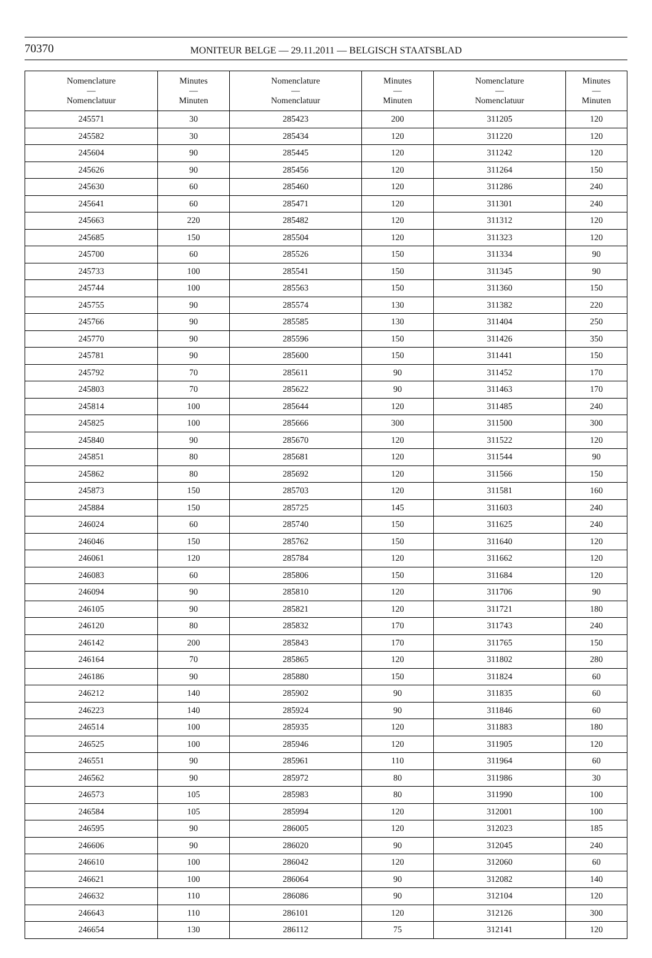70370 MONITEUR BELGE — 29.11.2011 — BELGISCH STAATSBLAD
| Nomenclature — Nomenclatuur | Minutes — Minuten | Nomenclature — Nomenclatuur | Minutes — Minuten | Nomenclature — Nomenclatuur | Minutes — Minuten |
| --- | --- | --- | --- | --- | --- |
| 245571 | 30 | 285423 | 200 | 311205 | 120 |
| 245582 | 30 | 285434 | 120 | 311220 | 120 |
| 245604 | 90 | 285445 | 120 | 311242 | 120 |
| 245626 | 90 | 285456 | 120 | 311264 | 150 |
| 245630 | 60 | 285460 | 120 | 311286 | 240 |
| 245641 | 60 | 285471 | 120 | 311301 | 240 |
| 245663 | 220 | 285482 | 120 | 311312 | 120 |
| 245685 | 150 | 285504 | 120 | 311323 | 120 |
| 245700 | 60 | 285526 | 150 | 311334 | 90 |
| 245733 | 100 | 285541 | 150 | 311345 | 90 |
| 245744 | 100 | 285563 | 150 | 311360 | 150 |
| 245755 | 90 | 285574 | 130 | 311382 | 220 |
| 245766 | 90 | 285585 | 130 | 311404 | 250 |
| 245770 | 90 | 285596 | 150 | 311426 | 350 |
| 245781 | 90 | 285600 | 150 | 311441 | 150 |
| 245792 | 70 | 285611 | 90 | 311452 | 170 |
| 245803 | 70 | 285622 | 90 | 311463 | 170 |
| 245814 | 100 | 285644 | 120 | 311485 | 240 |
| 245825 | 100 | 285666 | 300 | 311500 | 300 |
| 245840 | 90 | 285670 | 120 | 311522 | 120 |
| 245851 | 80 | 285681 | 120 | 311544 | 90 |
| 245862 | 80 | 285692 | 120 | 311566 | 150 |
| 245873 | 150 | 285703 | 120 | 311581 | 160 |
| 245884 | 150 | 285725 | 145 | 311603 | 240 |
| 246024 | 60 | 285740 | 150 | 311625 | 240 |
| 246046 | 150 | 285762 | 150 | 311640 | 120 |
| 246061 | 120 | 285784 | 120 | 311662 | 120 |
| 246083 | 60 | 285806 | 150 | 311684 | 120 |
| 246094 | 90 | 285810 | 120 | 311706 | 90 |
| 246105 | 90 | 285821 | 120 | 311721 | 180 |
| 246120 | 80 | 285832 | 170 | 311743 | 240 |
| 246142 | 200 | 285843 | 170 | 311765 | 150 |
| 246164 | 70 | 285865 | 120 | 311802 | 280 |
| 246186 | 90 | 285880 | 150 | 311824 | 60 |
| 246212 | 140 | 285902 | 90 | 311835 | 60 |
| 246223 | 140 | 285924 | 90 | 311846 | 60 |
| 246514 | 100 | 285935 | 120 | 311883 | 180 |
| 246525 | 100 | 285946 | 120 | 311905 | 120 |
| 246551 | 90 | 285961 | 110 | 311964 | 60 |
| 246562 | 90 | 285972 | 80 | 311986 | 30 |
| 246573 | 105 | 285983 | 80 | 311990 | 100 |
| 246584 | 105 | 285994 | 120 | 312001 | 100 |
| 246595 | 90 | 286005 | 120 | 312023 | 185 |
| 246606 | 90 | 286020 | 90 | 312045 | 240 |
| 246610 | 100 | 286042 | 120 | 312060 | 60 |
| 246621 | 100 | 286064 | 90 | 312082 | 140 |
| 246632 | 110 | 286086 | 90 | 312104 | 120 |
| 246643 | 110 | 286101 | 120 | 312126 | 300 |
| 246654 | 130 | 286112 | 75 | 312141 | 120 |